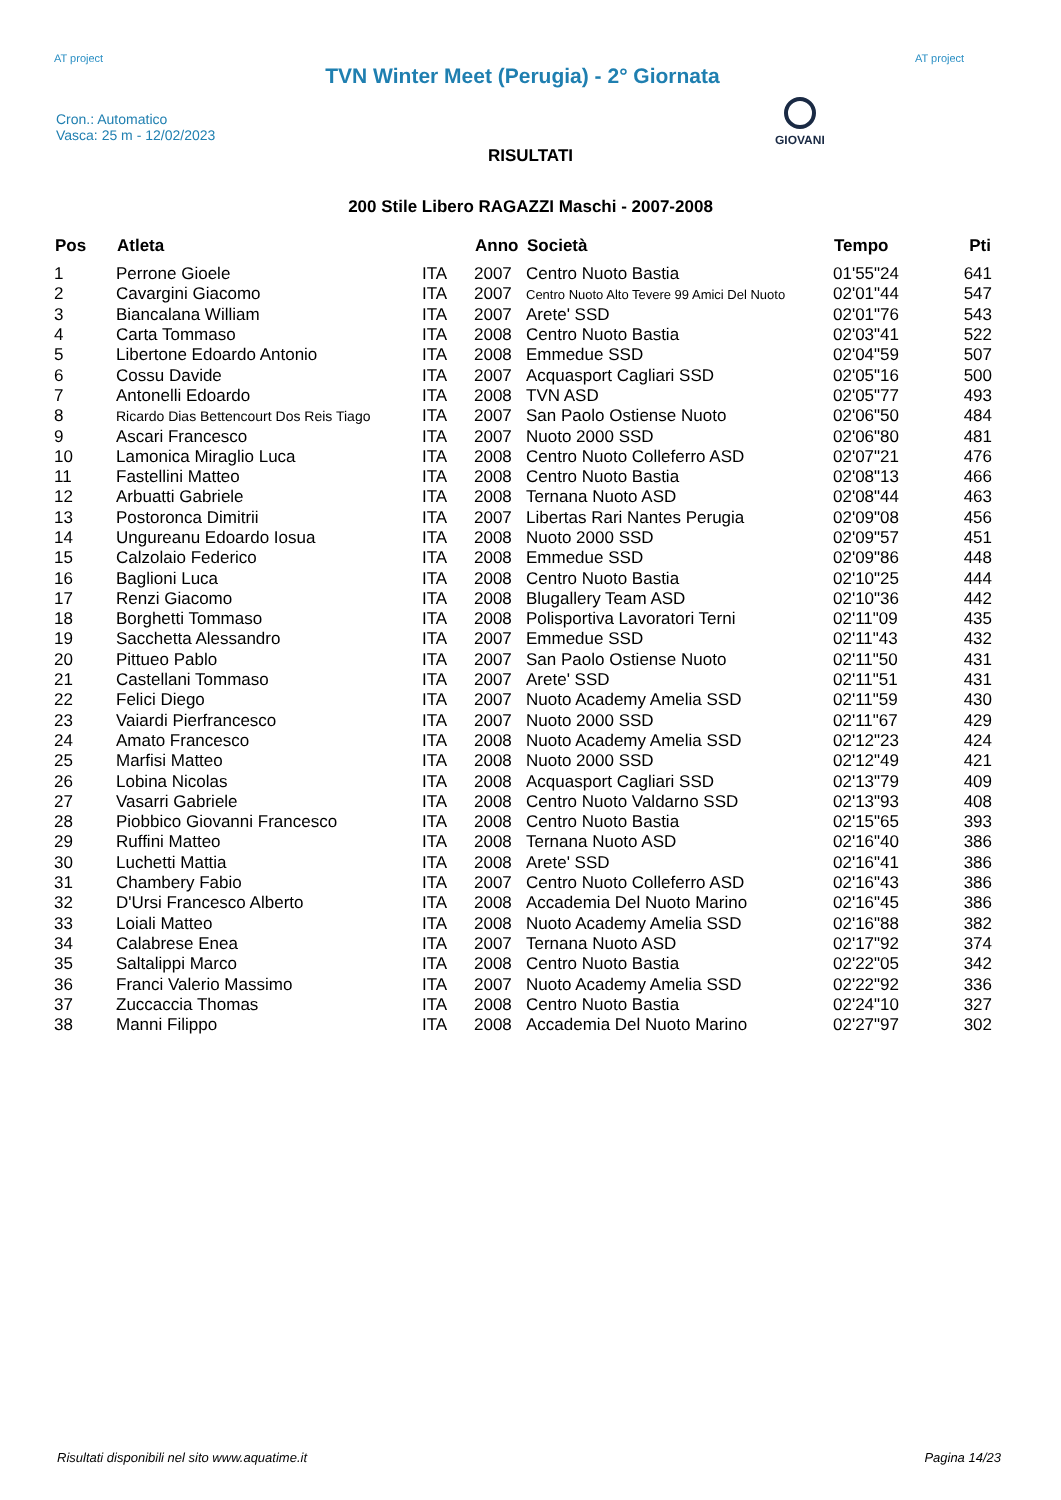AT project
TVN Winter Meet (Perugia) - 2° Giornata
AT project
Cron.: Automatico
Vasca: 25 m - 12/02/2023
GIOVANI
RISULTATI
200 Stile Libero RAGAZZI Maschi - 2007-2008
| Pos | Atleta | | Anno | Società | Tempo | Pti |
| --- | --- | --- | --- | --- | --- | --- |
| 1 | Perrone Gioele | ITA | 2007 | Centro Nuoto Bastia | 01'55"24 | 641 |
| 2 | Cavargini Giacomo | ITA | 2007 | Centro Nuoto Alto Tevere 99 Amici Del Nuoto | 02'01"44 | 547 |
| 3 | Biancalana William | ITA | 2007 | Arete' SSD | 02'01"76 | 543 |
| 4 | Carta Tommaso | ITA | 2008 | Centro Nuoto Bastia | 02'03"41 | 522 |
| 5 | Libertone Edoardo Antonio | ITA | 2008 | Emmedue SSD | 02'04"59 | 507 |
| 6 | Cossu Davide | ITA | 2007 | Acquasport Cagliari SSD | 02'05"16 | 500 |
| 7 | Antonelli Edoardo | ITA | 2008 | TVN ASD | 02'05"77 | 493 |
| 8 | Ricardo Dias Bettencourt Dos Reis Tiago | ITA | 2007 | San Paolo Ostiense Nuoto | 02'06"50 | 484 |
| 9 | Ascari Francesco | ITA | 2007 | Nuoto 2000 SSD | 02'06"80 | 481 |
| 10 | Lamonica Miraglio Luca | ITA | 2008 | Centro Nuoto Colleferro ASD | 02'07"21 | 476 |
| 11 | Fastellini Matteo | ITA | 2008 | Centro Nuoto Bastia | 02'08"13 | 466 |
| 12 | Arbuatti Gabriele | ITA | 2008 | Ternana Nuoto ASD | 02'08"44 | 463 |
| 13 | Postoronca Dimitrii | ITA | 2007 | Libertas Rari Nantes Perugia | 02'09"08 | 456 |
| 14 | Ungureanu Edoardo Iosua | ITA | 2008 | Nuoto 2000 SSD | 02'09"57 | 451 |
| 15 | Calzolaio Federico | ITA | 2008 | Emmedue SSD | 02'09"86 | 448 |
| 16 | Baglioni Luca | ITA | 2008 | Centro Nuoto Bastia | 02'10"25 | 444 |
| 17 | Renzi Giacomo | ITA | 2008 | Blugallery Team ASD | 02'10"36 | 442 |
| 18 | Borghetti Tommaso | ITA | 2008 | Polisportiva Lavoratori Terni | 02'11"09 | 435 |
| 19 | Sacchetta Alessandro | ITA | 2007 | Emmedue SSD | 02'11"43 | 432 |
| 20 | Pittueo Pablo | ITA | 2007 | San Paolo Ostiense Nuoto | 02'11"50 | 431 |
| 21 | Castellani Tommaso | ITA | 2007 | Arete' SSD | 02'11"51 | 431 |
| 22 | Felici Diego | ITA | 2007 | Nuoto Academy Amelia SSD | 02'11"59 | 430 |
| 23 | Vaiardi Pierfrancesco | ITA | 2007 | Nuoto 2000 SSD | 02'11"67 | 429 |
| 24 | Amato Francesco | ITA | 2008 | Nuoto Academy Amelia SSD | 02'12"23 | 424 |
| 25 | Marfisi Matteo | ITA | 2008 | Nuoto 2000 SSD | 02'12"49 | 421 |
| 26 | Lobina Nicolas | ITA | 2008 | Acquasport Cagliari SSD | 02'13"79 | 409 |
| 27 | Vasarri Gabriele | ITA | 2008 | Centro Nuoto Valdarno SSD | 02'13"93 | 408 |
| 28 | Piobbico Giovanni Francesco | ITA | 2008 | Centro Nuoto Bastia | 02'15"65 | 393 |
| 29 | Ruffini Matteo | ITA | 2008 | Ternana Nuoto ASD | 02'16"40 | 386 |
| 30 | Luchetti Mattia | ITA | 2008 | Arete' SSD | 02'16"41 | 386 |
| 31 | Chambery Fabio | ITA | 2007 | Centro Nuoto Colleferro ASD | 02'16"43 | 386 |
| 32 | D'Ursi Francesco Alberto | ITA | 2008 | Accademia Del Nuoto Marino | 02'16"45 | 386 |
| 33 | Loiali Matteo | ITA | 2008 | Nuoto Academy Amelia SSD | 02'16"88 | 382 |
| 34 | Calabrese Enea | ITA | 2007 | Ternana Nuoto ASD | 02'17"92 | 374 |
| 35 | Saltalippi Marco | ITA | 2008 | Centro Nuoto Bastia | 02'22"05 | 342 |
| 36 | Franci Valerio Massimo | ITA | 2007 | Nuoto Academy Amelia SSD | 02'22"92 | 336 |
| 37 | Zuccaccia Thomas | ITA | 2008 | Centro Nuoto Bastia | 02'24"10 | 327 |
| 38 | Manni Filippo | ITA | 2008 | Accademia Del Nuoto Marino | 02'27"97 | 302 |
Risultati disponibili nel sito www.aquatime.it Pagina 14/23